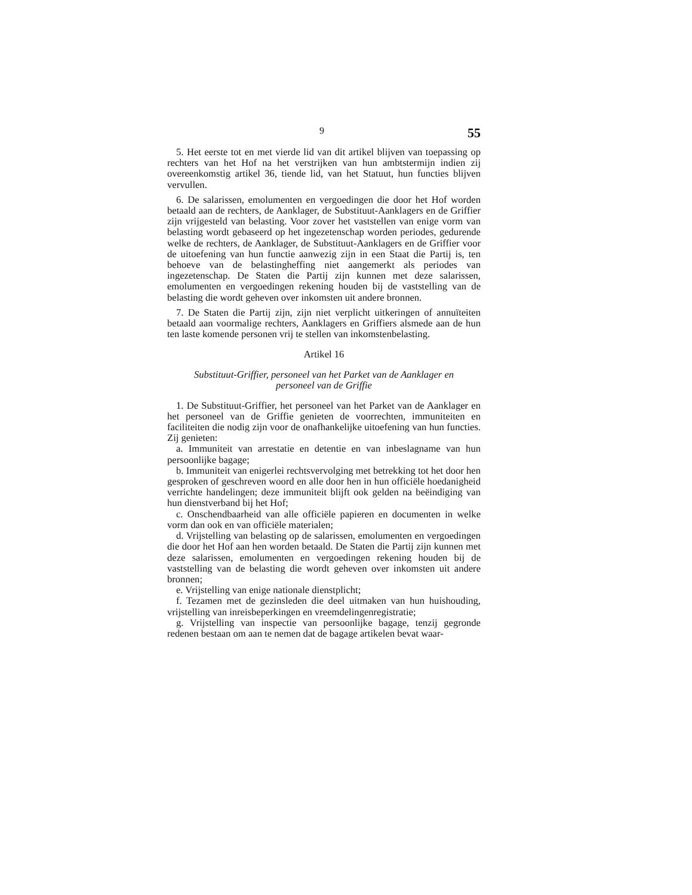9 55
5. Het eerste tot en met vierde lid van dit artikel blijven van toepassing op rechters van het Hof na het verstrijken van hun ambtstermijn indien zij overeenkomstig artikel 36, tiende lid, van het Statuut, hun functies blijven vervullen.
6. De salarissen, emolumenten en vergoedingen die door het Hof worden betaald aan de rechters, de Aanklager, de Substituut-Aanklagers en de Griffier zijn vrijgesteld van belasting. Voor zover het vaststellen van enige vorm van belasting wordt gebaseerd op het ingezetenschap worden periodes, gedurende welke de rechters, de Aanklager, de Substituut-Aanklagers en de Griffier voor de uitoefening van hun functie aanwezig zijn in een Staat die Partij is, ten behoeve van de belastingheffing niet aangemerkt als periodes van ingezetenschap. De Staten die Partij zijn kunnen met deze salarissen, emolumenten en vergoedingen rekening houden bij de vaststelling van de belasting die wordt geheven over inkomsten uit andere bronnen.
7. De Staten die Partij zijn, zijn niet verplicht uitkeringen of annuïteiten betaald aan voormalige rechters, Aanklagers en Griffiers alsmede aan de hun ten laste komende personen vrij te stellen van inkomstenbelasting.
Artikel 16
Substituut-Griffier, personeel van het Parket van de Aanklager en
personeel van de Griffie
1. De Substituut-Griffier, het personeel van het Parket van de Aanklager en het personeel van de Griffie genieten de voorrechten, immuniteiten en faciliteiten die nodig zijn voor de onafhankelijke uitoefening van hun functies. Zij genieten:
a. Immuniteit van arrestatie en detentie en van inbeslagname van hun persoonlijke bagage;
b. Immuniteit van enigerlei rechtsvervolging met betrekking tot het door hen gesproken of geschreven woord en alle door hen in hun officiële hoedanigheid verrichte handelingen; deze immuniteit blijft ook gelden na beëindiging van hun dienstverband bij het Hof;
c. Onschendbaarheid van alle officiële papieren en documenten in welke vorm dan ook en van officiële materialen;
d. Vrijstelling van belasting op de salarissen, emolumenten en vergoedingen die door het Hof aan hen worden betaald. De Staten die Partij zijn kunnen met deze salarissen, emolumenten en vergoedingen rekening houden bij de vaststelling van de belasting die wordt geheven over inkomsten uit andere bronnen;
e. Vrijstelling van enige nationale dienstplicht;
f. Tezamen met de gezinsleden die deel uitmaken van hun huishouding, vrijstelling van inreisbeperkingen en vreemdelingenregistratie;
g. Vrijstelling van inspectie van persoonlijke bagage, tenzij gegronde redenen bestaan om aan te nemen dat de bagage artikelen bevat waar-